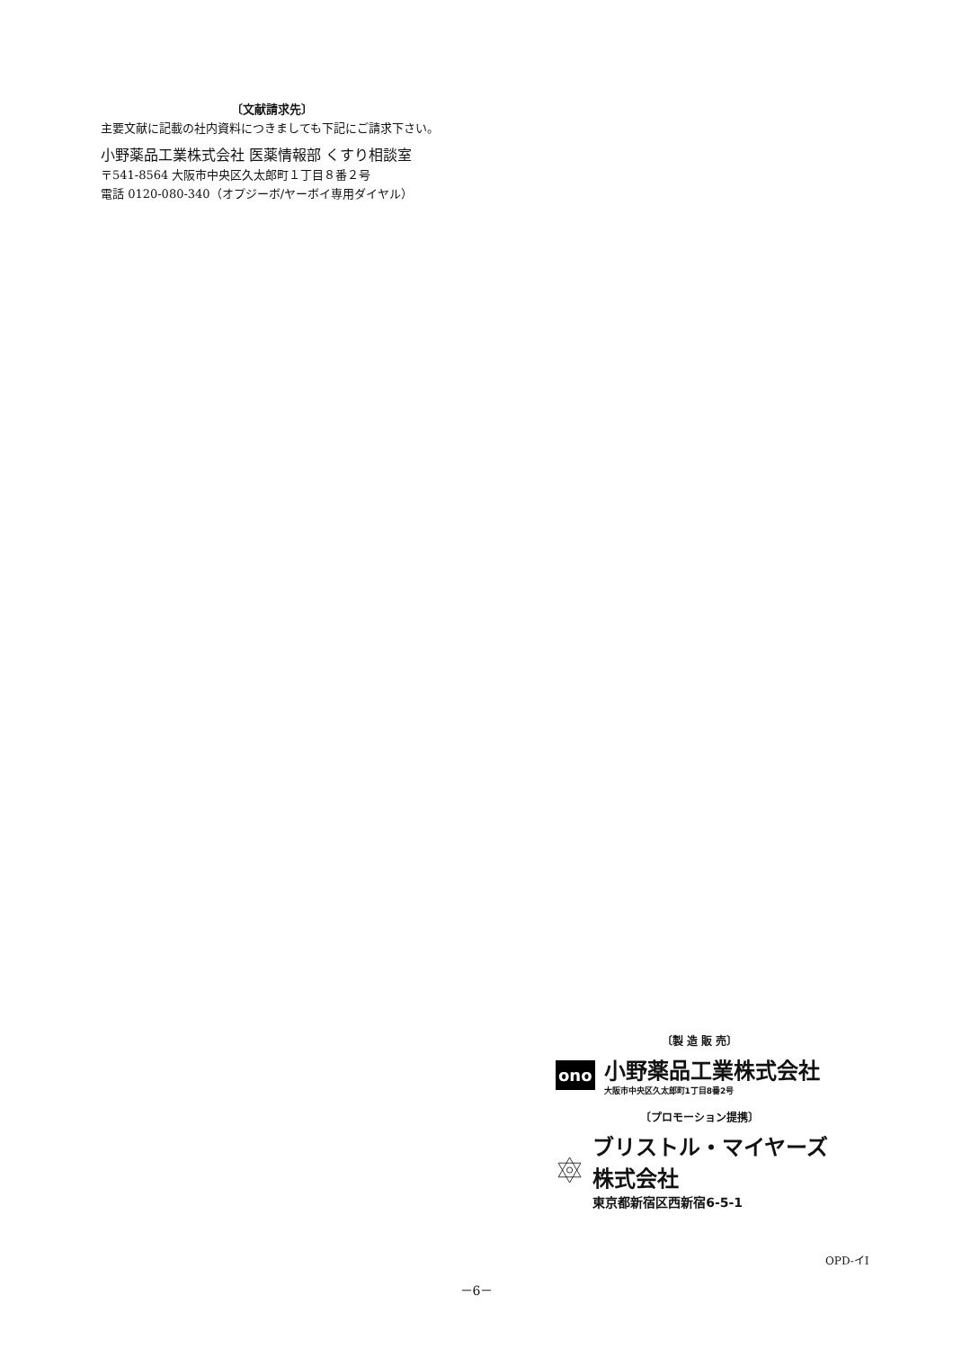〔文献請求先〕
主要文献に記載の社内資料につきましても下記にご請求下さい。
小野薬品工業株式会社 医薬情報部 くすり相談室
〒541-8564 大阪市中央区久太郎町１丁目８番２号
電話 0120-080-340（オプジーボ/ヤーボイ専用ダイヤル）
〔製 造 販 売〕
ono
小野薬品工業株式会社
大阪市中央区久太郎町1丁目8番2号
〔プロモーション提携〕
ブリストル・マイヤーズ株式会社
東京都新宿区西新宿6-5-1
OPD-イI
－6－